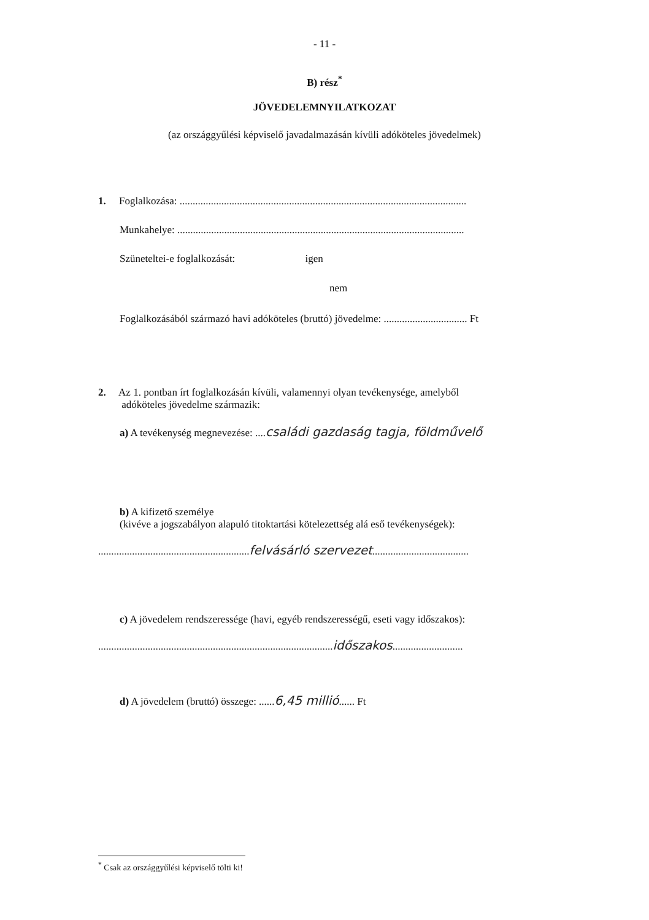- 11 -
B) rész<sup>*</sup>
JÖVEDELEMNYILATKOZAT
(az országgyűlési képviselő javadalmazásán kívüli adóköteles jövedelmek)
1. Foglalkozása: ..............................................................................................................
Munkahelye: ..............................................................................................................
Szüneteltei-e foglalkozását: igen
nem
Foglalkozásából származó havi adóköteles (bruttó) jövedelme: ................................ Ft
2. Az 1. pontban írt foglalkozásán kívüli, valamennyi olyan tevékenysége, amelyből
adóköteles jövedelme származik:
a) A tevékenység megnevezése: ....családi gazdaság tagja, földművelő
b) A kifizető személye
(kivéve a jogszabályon alapuló titoktartási kötelezettség alá eső tevékenységek):
..........................................................felvásárló szervezet.....................................
c) A jövedelem rendszeressége (havi, egyéb rendszerességű, eseti vagy időszakos):
..........................................................................................időszakos...........................
d) A jövedelem (bruttó) összege: ......6,45 millió...... Ft
<sup>*</sup> Csak az országgyűlési képviselő tölti ki!